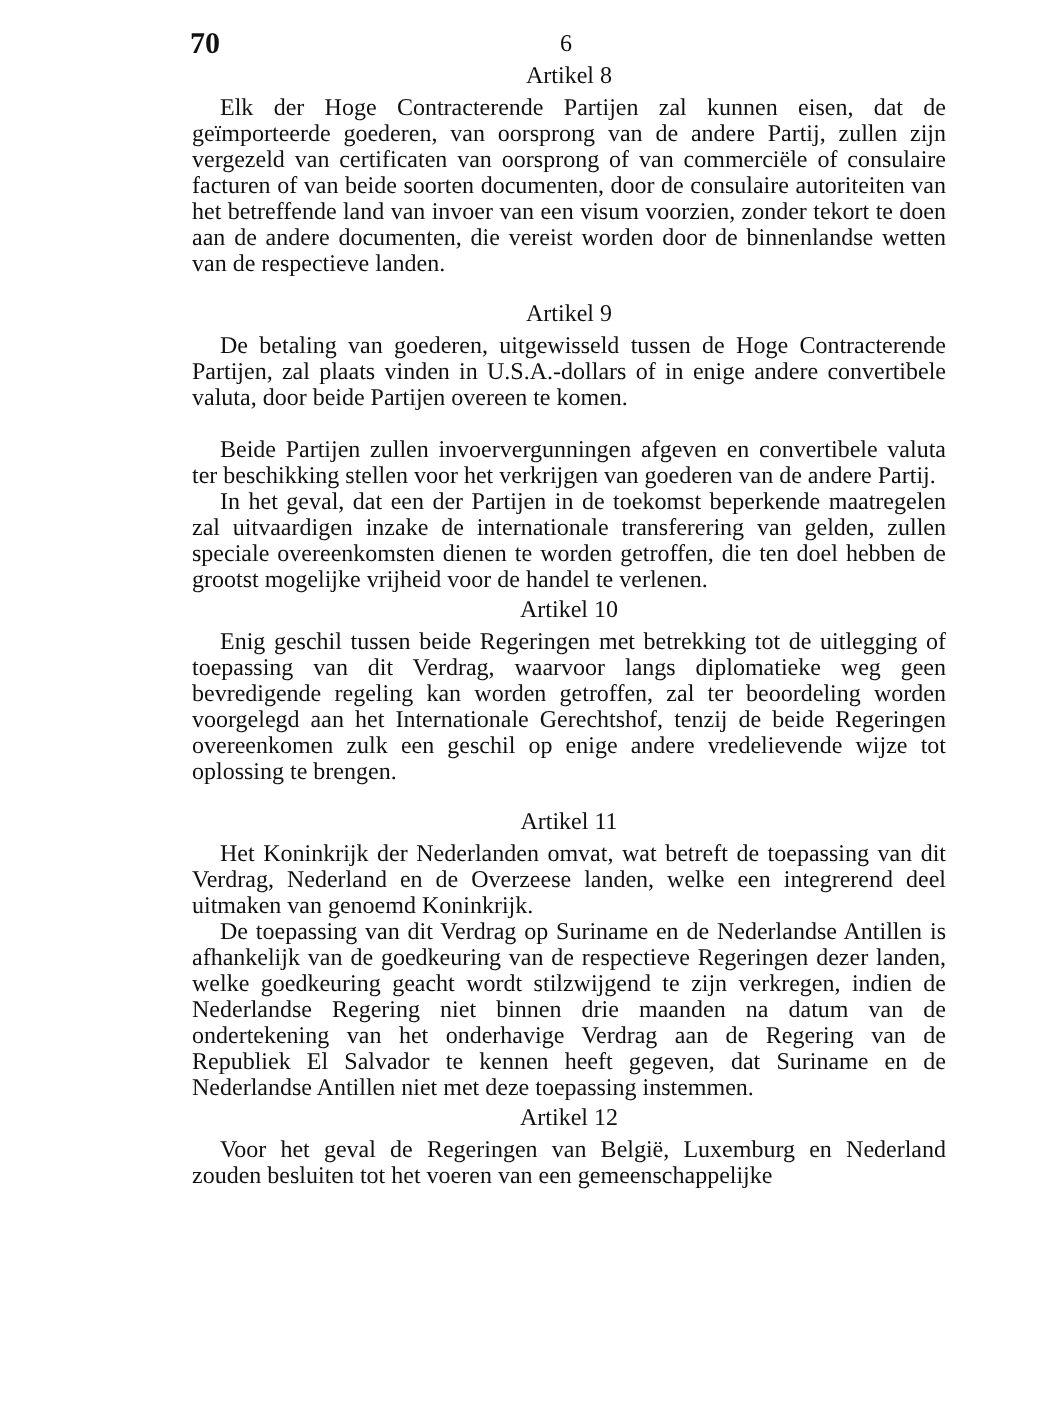70 6
Artikel 8
Elk der Hoge Contracterende Partijen zal kunnen eisen, dat de geïmporteerde goederen, van oorsprong van de andere Partij, zullen zijn vergezeld van certificaten van oorsprong of van commerciële of consulaire facturen of van beide soorten documenten, door de consulaire autoriteiten van het betreffende land van invoer van een visum voorzien, zonder tekort te doen aan de andere documenten, die vereist worden door de binnenlandse wetten van de respectieve landen.
Artikel 9
De betaling van goederen, uitgewisseld tussen de Hoge Contracterende Partijen, zal plaats vinden in U.S.A.-dollars of in enige andere convertibele valuta, door beide Partijen overeen te komen.
Beide Partijen zullen invoervergunningen afgeven en convertibele valuta ter beschikking stellen voor het verkrijgen van goederen van de andere Partij.
In het geval, dat een der Partijen in de toekomst beperkende maatregelen zal uitvaardigen inzake de internationale transferering van gelden, zullen speciale overeenkomsten dienen te worden getroffen, die ten doel hebben de grootst mogelijke vrijheid voor de handel te verlenen.
Artikel 10
Enig geschil tussen beide Regeringen met betrekking tot de uitlegging of toepassing van dit Verdrag, waarvoor langs diplomatieke weg geen bevredigende regeling kan worden getroffen, zal ter beoordeling worden voorgelegd aan het Internationale Gerechtshof, tenzij de beide Regeringen overeenkomen zulk een geschil op enige andere vredelievende wijze tot oplossing te brengen.
Artikel 11
Het Koninkrijk der Nederlanden omvat, wat betreft de toepassing van dit Verdrag, Nederland en de Overzeese landen, welke een integrerend deel uitmaken van genoemd Koninkrijk.
De toepassing van dit Verdrag op Suriname en de Nederlandse Antillen is afhankelijk van de goedkeuring van de respectieve Regeringen dezer landen, welke goedkeuring geacht wordt stilzwijgend te zijn verkregen, indien de Nederlandse Regering niet binnen drie maanden na datum van de ondertekening van het onderhavige Verdrag aan de Regering van de Republiek El Salvador te kennen heeft gegeven, dat Suriname en de Nederlandse Antillen niet met deze toepassing instemmen.
Artikel 12
Voor het geval de Regeringen van België, Luxemburg en Nederland zouden besluiten tot het voeren van een gemeenschappelijke